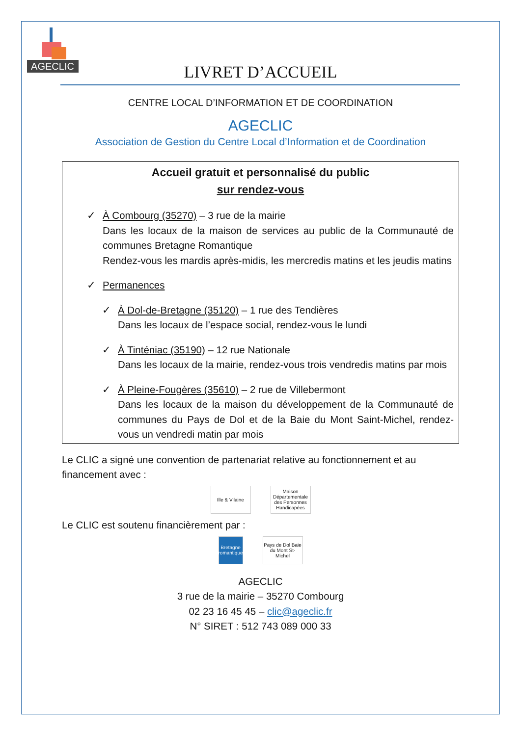AGECLIC
LIVRET D’ACCUEIL
CENTRE LOCAL D’INFORMATION ET DE COORDINATION
AGECLIC
Association de Gestion du Centre Local d’Information et de Coordination
Accueil gratuit et personnalisé du public
sur rendez-vous
✓ À Combourg (35270) – 3 rue de la mairie
Dans les locaux de la maison de services au public de la Communauté de communes Bretagne Romantique
Rendez-vous les mardis après-midis, les mercredis matins et les jeudis matins
✓ Permanences
✓ À Dol-de-Bretagne (35120) – 1 rue des Tendières
Dans les locaux de l’espace social, rendez-vous le lundi
✓ À Tinténiac (35190) – 12 rue Nationale
Dans les locaux de la mairie, rendez-vous trois vendredis matins par mois
✓ À Pleine-Fougères (35610) – 2 rue de Villebermont
Dans les locaux de la maison du développement de la Communauté de communes du Pays de Dol et de la Baie du Mont Saint-Michel, rendez-vous un vendredi matin par mois
Le CLIC a signé une convention de partenariat relative au fonctionnement et au financement avec :
Ille & Vilaine
Maison Départementale des Personnes Handicapées
Le CLIC est soutenu financièrement par :
Bretagne romantique
Pays de Dol Baie du Mont St-Michel
AGECLIC
3 rue de la mairie – 35270 Combourg
02 23 16 45 45 – clic@ageclic.fr
N° SIRET : 512 743 089 000 33